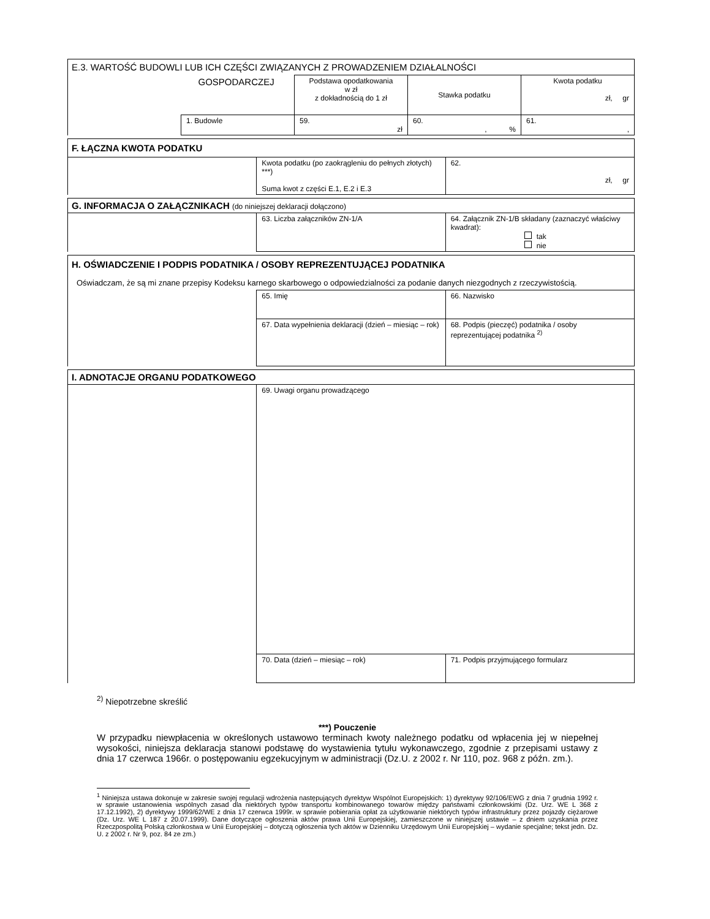| E.3. WARTOŚĆ BUDOWLI LUB ICH CZĘŚCI ZWIĄZANYCH Z PROWADZENIEM DZIAŁALNOŚCI | | | | |
| | GOSPODARCZEJ | Podstawa opodatkowania w zł z dokładnością do 1 zł | Stawka podatku | Kwota podatku zł, gr |
| | 1. Budowle | 59. zł | 60. , % | 61. , |
| F. ŁĄCZNA KWOTA PODATKU | | |
| | Kwota podatku (po zaokrągleniu do pełnych złotych) ***) Suma kwot z części E.1, E.2 i E.3 | 62. zł, gr |
| G. INFORMACJA O ZAŁĄCZNIKACH (do niniejszej deklaracji dołączono) | | |
| | 63. Liczba załączników ZN-1/A | 64. Załącznik ZN-1/B składany (zaznaczyć właściwy kwadrat): tak nie |
| H. OŚWIADCZENIE I PODPIS PODATNIKA / OSOBY REPREZENTUJĄCEJ PODATNIKA | | |
| Oświadczam, że są mi znane przepisy Kodeksu karnego skarbowego o odpowiedzialności za podanie danych niezgodnych z rzeczywistością. | | |
| | 65. Imię | 66. Nazwisko |
| | 67. Data wypełnienia deklaracji (dzień – miesiąc – rok) | 68. Podpis (pieczęć) podatnika / osoby reprezentującej podatnika <sup>2)</sup> |
| I. ADNOTACJE ORGANU PODATKOWEGO | | |
| | 69. Uwagi organu prowadzącego | |
| | 70. Data (dzień – miesiąc – rok) | 71. Podpis przyjmującego formularz |
<sup>2)</sup> Niepotrzebne skreślić
***) Pouczenie
W przypadku niewpłacenia w określonych ustawowo terminach kwoty należnego podatku od wpłacenia jej w niepełnej wysokości, niniejsza deklaracja stanowi podstawę do wystawienia tytułu wykonawczego, zgodnie z przepisami ustawy z dnia 17 czerwca 1966r. o postępowaniu egzekucyjnym w administracji (Dz.U. z 2002 r. Nr 110, poz. 968 z późn. zm.).
<sup>1</sup> Niniejsza ustawa dokonuje w zakresie swojej regulacji wdrożenia następujących dyrektyw Wspólnot Europejskich: 1) dyrektywy 92/106/EWG z dnia 7 grudnia 1992 r. w sprawie ustanowienia wspólnych zasad dla niektórych typów transportu kombinowanego towarów między państwami członkowskimi (Dz. Urz. WE L 368 z 17.12.1992), 2) dyrektywy 1999/62/WE z dnia 17 czerwca 1999r. w sprawie pobierania opłat za użytkowanie niektórych typów infrastruktury przez pojazdy ciężarowe (Dz. Urz. WE L 187 z 20.07.1999). Dane dotyczące ogłoszenia aktów prawa Unii Europejskiej, zamieszczone w niniejszej ustawie – z dniem uzyskania przez Rzeczpospolitą Polską członkostwa w Unii Europejskiej – dotyczą ogłoszenia tych aktów w Dzienniku Urzędowym Unii Europejskiej – wydanie specjalne; tekst jedn. Dz. U. z 2002 r. Nr 9, poz. 84 ze zm.)